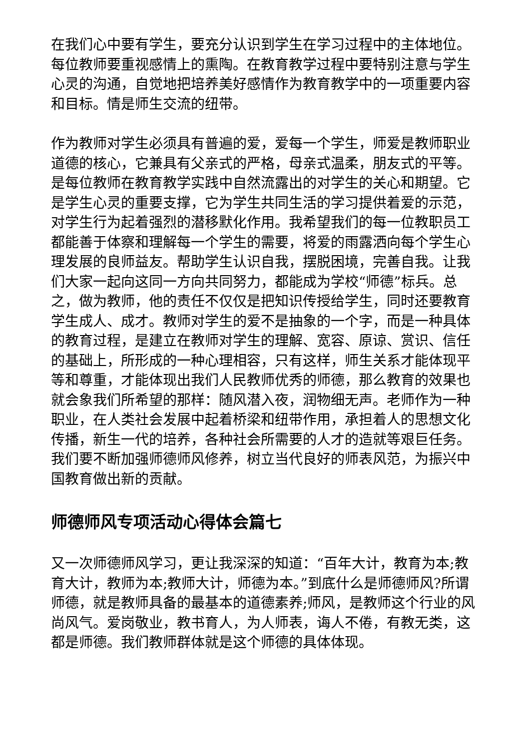在我们心中要有学生，要充分认识到学生在学习过程中的主体地位。每位教师要重视感情上的熏陶。在教育教学过程中要特别注意与学生心灵的沟通，自觉地把培养美好感情作为教育教学中的一项重要内容和目标。情是师生交流的纽带。
作为教师对学生必须具有普遍的爱，爱每一个学生，师爱是教师职业道德的核心，它兼具有父亲式的严格，母亲式温柔，朋友式的平等。是每位教师在教育教学实践中自然流露出的对学生的关心和期望。它是学生心灵的重要支撑，它为学生共同生活的学习提供着爱的示范，对学生行为起着强烈的潜移默化作用。我希望我们的每一位教职员工都能善于体察和理解每一个学生的需要，将爱的雨露洒向每个学生心理发展的良师益友。帮助学生认识自我，摆脱困境，完善自我。让我们大家一起向这同一方向共同努力，都能成为学校“师德”标兵。总之，做为教师，他的责任不仅仅是把知识传授给学生，同时还要教育学生成人、成才。教师对学生的爱不是抽象的一个字，而是一种具体的教育过程，是建立在教师对学生的理解、宽容、原谅、赏识、信任的基础上，所形成的一种心理相容，只有这样，师生关系才能体现平等和尊重，才能体现出我们人民教师优秀的师德，那么教育的效果也就会象我们所希望的那样：随风潜入夜，润物细无声。老师作为一种职业，在人类社会发展中起着桥梁和纽带作用，承担着人的思想文化传播，新生一代的培养，各种社会所需要的人才的造就等艰巨任务。我们要不断加强师德师风修养，树立当代良好的师表风范，为振兴中国教育做出新的贡献。
师德师风专项活动心得体会篇七
又一次师德师风学习，更让我深深的知道：“百年大计，教育为本;教育大计，教师为本;教师大计，师德为本。”到底什么是师德师风?所谓师德，就是教师具备的最基本的道德素养;师风，是教师这个行业的风尚风气。爱岗敬业，教书育人，为人师表，诲人不倦，有教无类，这都是师德。我们教师群体就是这个师德的具体体现。